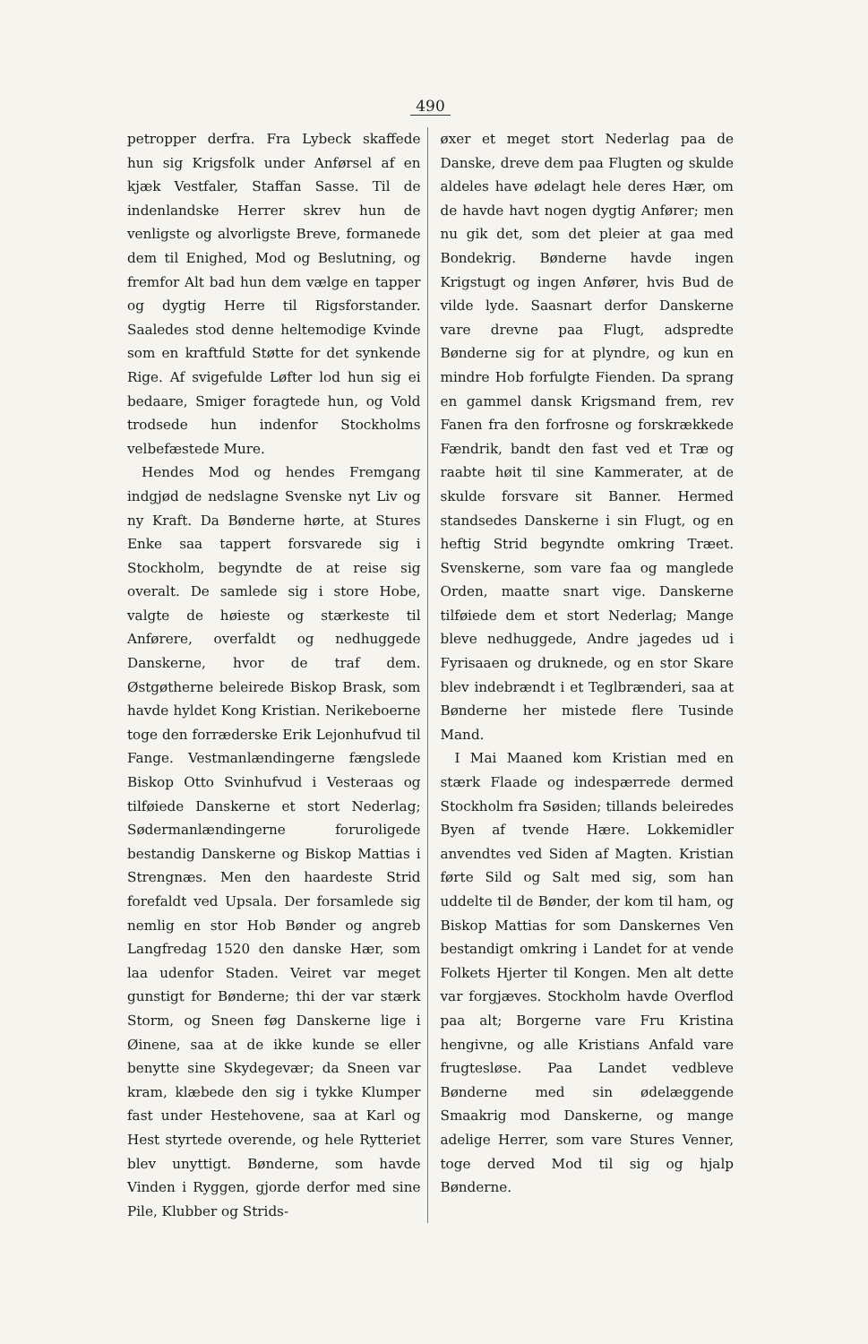490
petropper derfra. Fra Lybeck skaffede hun sig Krigsfolk under Anførsel af en kjæk Vestfaler, Staffan Sasse. Til de indenlandske Herrer skrev hun de venligste og alvorligste Breve, formanede dem til Enighed, Mod og Beslutning, og fremfor Alt bad hun dem vælge en tapper og dygtig Herre til Rigsforstander. Saaledes stod denne heltemodige Kvinde som en kraftfuld Støtte for det synkende Rige. Af svigefulde Løfter lod hun sig ei bedaare, Smiger foragtede hun, og Vold trodsede hun indenfor Stockholms velbefæstede Mure.
Hendes Mod og hendes Fremgang indgjød de nedslagne Svenske nyt Liv og ny Kraft. Da Bønderne hørte, at Stures Enke saa tappert forsvarede sig i Stockholm, begyndte de at reise sig overalt. De samlede sig i store Hobe, valgte de høieste og stærkeste til Anførere, overfaldt og nedhuggede Danskerne, hvor de traf dem. Østgøtherne beleirede Biskop Brask, som havde hyldet Kong Kristian. Nerikeboerne toge den forræderske Erik Lejonhufvud til Fange. Vestmanlændingerne fængslede Biskop Otto Svinhufvud i Vesteraas og tilføiede Danskerne et stort Nederlag; Sødermanlændingerne forurolige­de bestandig Danskerne og Biskop Mattias i Strengnæs. Men den haardeste Strid forefaldt ved Upsala. Der forsamlede sig nemlig en stor Hob Bønder og angreb Langfredag 1520 den danske Hær, som laa udenfor Staden. Veiret var meget gunstigt for Bønderne; thi der var stærk Storm, og Sneen føg Danskerne lige i Øinene, saa at de ikke kunde se eller benytte sine Skydegevær; da Sneen var kram, klæbede den sig i tykke Klumper fast under Hestehovene, saa at Karl og Hest styrtede overende, og hele Rytteriet blev unyttigt. Bønderne, som havde Vinden i Ryggen, gjorde derfor med sine Pile, Klubber og Strids-
øxer et meget stort Nederlag paa de Danske, dreve dem paa Flugten og skulde aldeles have ødelagt hele deres Hær, om de havde havt nogen dygtig Anfører; men nu gik det, som det pleier at gaa med Bondekrig. Bønderne havde ingen Krigstugt og ingen Anfører, hvis Bud de vilde lyde. Saasnart derfor Danskerne vare drevne paa Flugt, adspredte Bønderne sig for at plyndre, og kun en mindre Hob forfulgte Fienden. Da sprang en gammel dansk Krigsmand frem, rev Fanen fra den forfrosne og forskrækkede Fændrik, bandt den fast ved et Træ og raabte høit til sine Kammerater, at de skulde forsvare sit Banner. Hermed standsedes Danskerne i sin Flugt, og en heftig Strid begyndte omkring Træet. Svenskerne, som vare faa og manglede Orden, maatte snart vige. Danskerne tilføiede dem et stort Nederlag; Mange bleve nedhuggede, Andre jagedes ud i Fyrisaaen og druknede, og en stor Skare blev indebrændt i et Teglbrænderi, saa at Bønderne her mistede flere Tusinde Mand.
I Mai Maaned kom Kristian med en stærk Flaade og indespærrede dermed Stockholm fra Søsiden; tillands beleiredes Byen af tvende Hære. Lokkemidler anvendtes ved Siden af Magten. Kristian førte Sild og Salt med sig, som han uddelte til de Bønder, der kom til ham, og Biskop Mattias for som Danskernes Ven bestandigt omkring i Landet for at vende Folkets Hjerter til Kongen. Men alt dette var forgjæves. Stockholm havde Overflod paa alt; Borgerne vare Fru Kristina hengivne, og alle Kristians Anfald vare frugtesløse. Paa Landet vedbleve Bønderne med sin ødelæggende Smaakrig mod Danskerne, og mange adelige Herrer, som vare Stures Venner, toge derved Mod til sig og hjalp Bønderne.